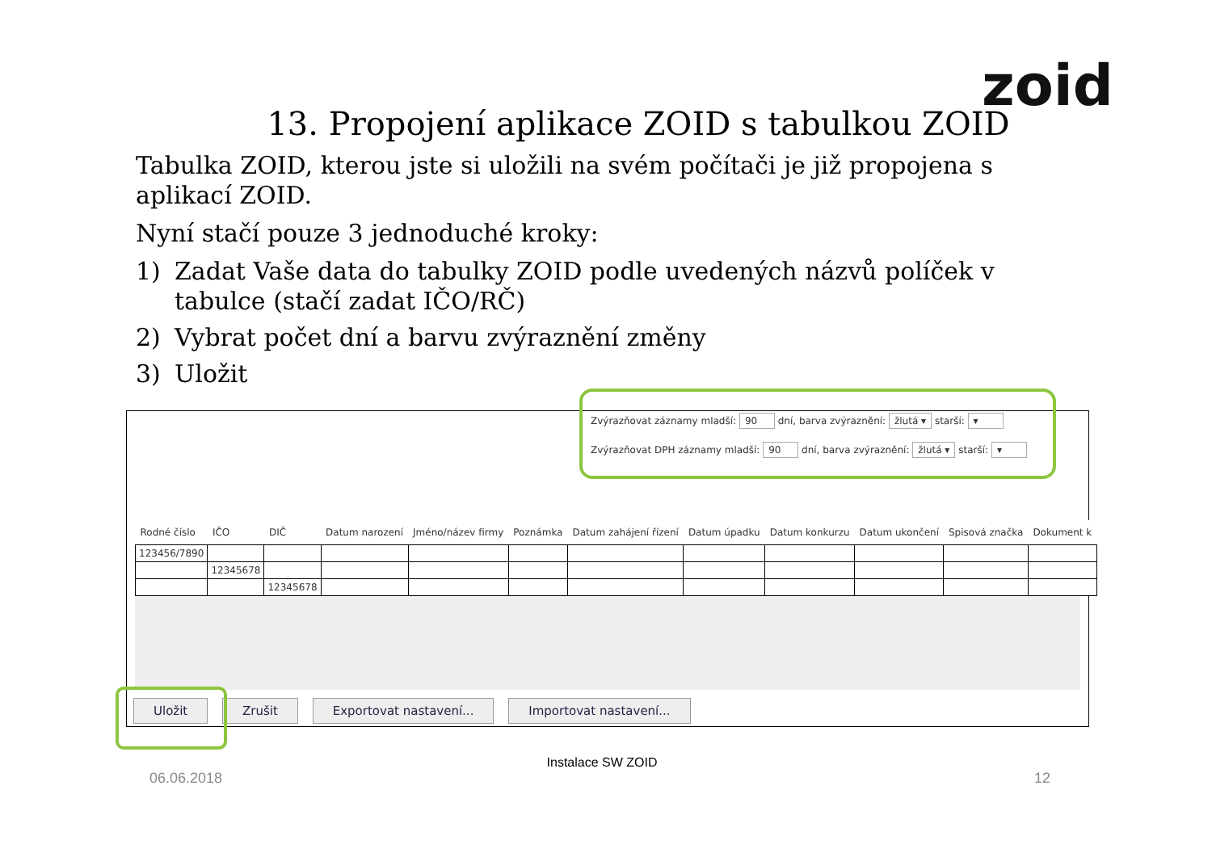zoid
13. Propojení aplikace ZOID s tabulkou ZOID
Tabulka ZOID, kterou jste si uložili na svém počítači je již propojena s aplikací ZOID.
Nyní stačí pouze 3 jednoduché kroky:
1) Zadat Vaše data do tabulky ZOID podle uvedených názvů políček v tabulce (stačí zadat IČO/RČ)
2) Vybrat počet dní a barvu zvýraznění změny
3) Uložit
Zvýrazňovat záznamy mladší: 90 dní, barva zvýraznění: žlutá ▾ starší: ▾
Zvýrazňovat DPH záznamy mladší: 90 dní, barva zvýraznění: žlutá ▾ starší: ▾
| Rodné číslo | IČO | DIČ | Datum narození | Jméno/název firmy | Poznámka | Datum zahájení řízení | Datum úpadku | Datum konkurzu | Datum ukončení | Spisová značka | Dokument k |
| --- | --- | --- | --- | --- | --- | --- | --- | --- | --- | --- | --- |
| 123456/7890 | | | | | | | | | | | |
| | 12345678 | | | | | | | | | | |
| | | 12345678 | | | | | | | | | |
Uložit Zrušit Exportovat nastavení... Importovat nastavení...
Instalace SW ZOID
06.06.2018 12